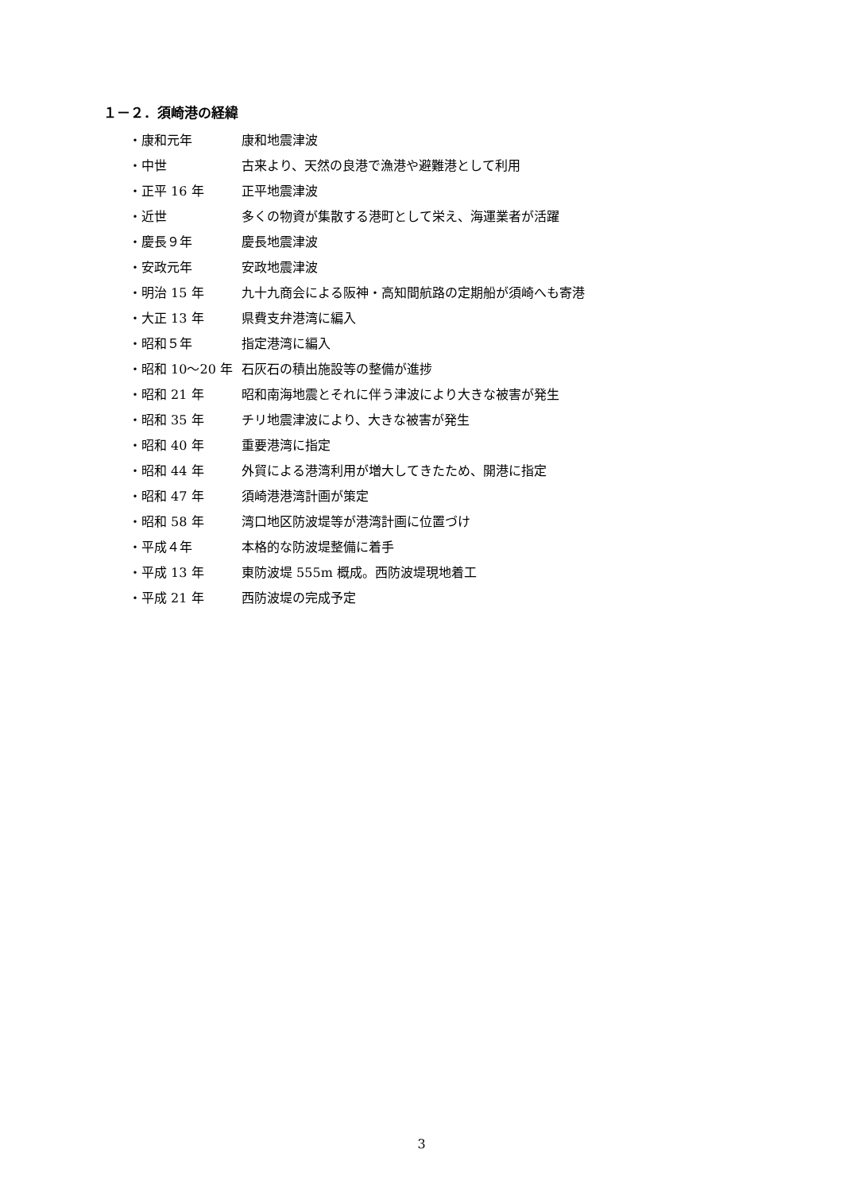１－２．須崎港の経緯
| ・康和元年 | 康和地震津波 |
| ・中世 | 古来より、天然の良港で漁港や避難港として利用 |
| ・正平 16 年 | 正平地震津波 |
| ・近世 | 多くの物資が集散する港町として栄え、海運業者が活躍 |
| ・慶長９年 | 慶長地震津波 |
| ・安政元年 | 安政地震津波 |
| ・明治 15 年 | 九十九商会による阪神・高知間航路の定期船が須崎へも寄港 |
| ・大正 13 年 | 県費支弁港湾に編入 |
| ・昭和５年 | 指定港湾に編入 |
| ・昭和 10～20 年 | 石灰石の積出施設等の整備が進捗 |
| ・昭和 21 年 | 昭和南海地震とそれに伴う津波により大きな被害が発生 |
| ・昭和 35 年 | チリ地震津波により、大きな被害が発生 |
| ・昭和 40 年 | 重要港湾に指定 |
| ・昭和 44 年 | 外貿による港湾利用が増大してきたため、開港に指定 |
| ・昭和 47 年 | 須崎港港湾計画が策定 |
| ・昭和 58 年 | 湾口地区防波堤等が港湾計画に位置づけ |
| ・平成４年 | 本格的な防波堤整備に着手 |
| ・平成 13 年 | 東防波堤 555m 概成。西防波堤現地着工 |
| ・平成 21 年 | 西防波堤の完成予定 |
3